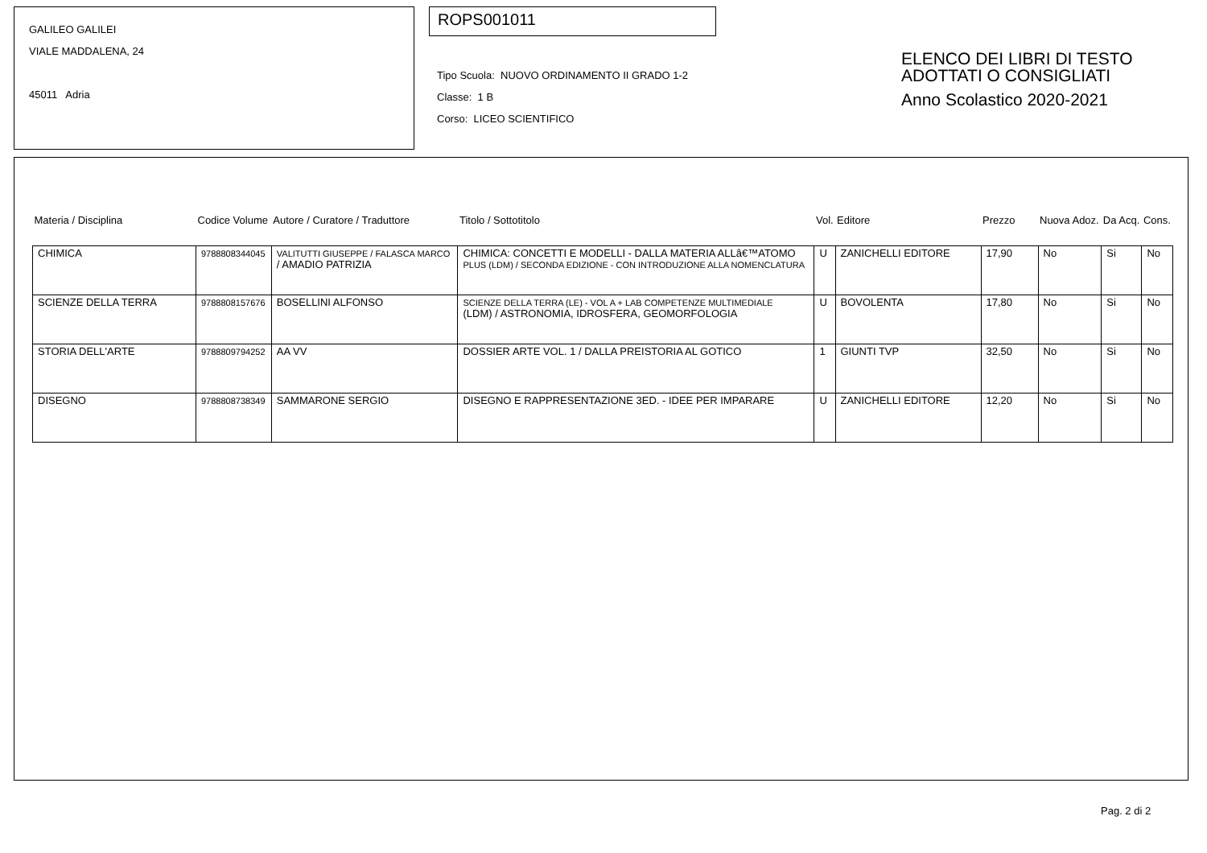GALILEO GALILEI
VIALE MADDALENA, 24
45011 Adria
ROPS001011
Tipo Scuola: NUOVO ORDINAMENTO II GRADO 1-2
Classe: 1 B
Corso: LICEO SCIENTIFICO
ELENCO DEI LIBRI DI TESTO
ADOTTATI O CONSIGLIATI
Anno Scolastico 2020-2021
| Materia / Disciplina | Codice Volume | Autore / Curatore / Traduttore | Titolo / Sottotitolo | Vol. | Editore | Prezzo | Nuova Adoz. | Da Acq. | Cons. |
| --- | --- | --- | --- | --- | --- | --- | --- | --- | --- |
| CHIMICA | 9788808344045 | VALITUTTI GIUSEPPE / FALASCA MARCO / AMADIO PATRIZIA | CHIMICA: CONCETTI E MODELLI - DALLA MATERIA ALLâ€™ATOMO PLUS (LDM) / SECONDA EDIZIONE - CON INTRODUZIONE ALLA NOMENCLATURA | U | ZANICHELLI EDITORE | 17,90 | No | Si | No |
| SCIENZE DELLA TERRA | 9788808157676 | BOSELLINI ALFONSO | SCIENZE DELLA TERRA (LE) - VOL A + LAB COMPETENZE MULTIMEDIALE (LDM) / ASTRONOMIA, IDROSFERA, GEOMORFOLOGIA | U | BOVOLENTA | 17,80 | No | Si | No |
| STORIA DELL'ARTE | 9788809794252 | AA VV | DOSSIER ARTE VOL. 1 / DALLA PREISTORIA AL GOTICO | 1 | GIUNTI TVP | 32,50 | No | Si | No |
| DISEGNO | 9788808738349 | SAMMARONE SERGIO | DISEGNO E RAPPRESENTAZIONE 3ED. - IDEE PER IMPARARE | U | ZANICHELLI EDITORE | 12,20 | No | Si | No |
Pag. 2 di 2